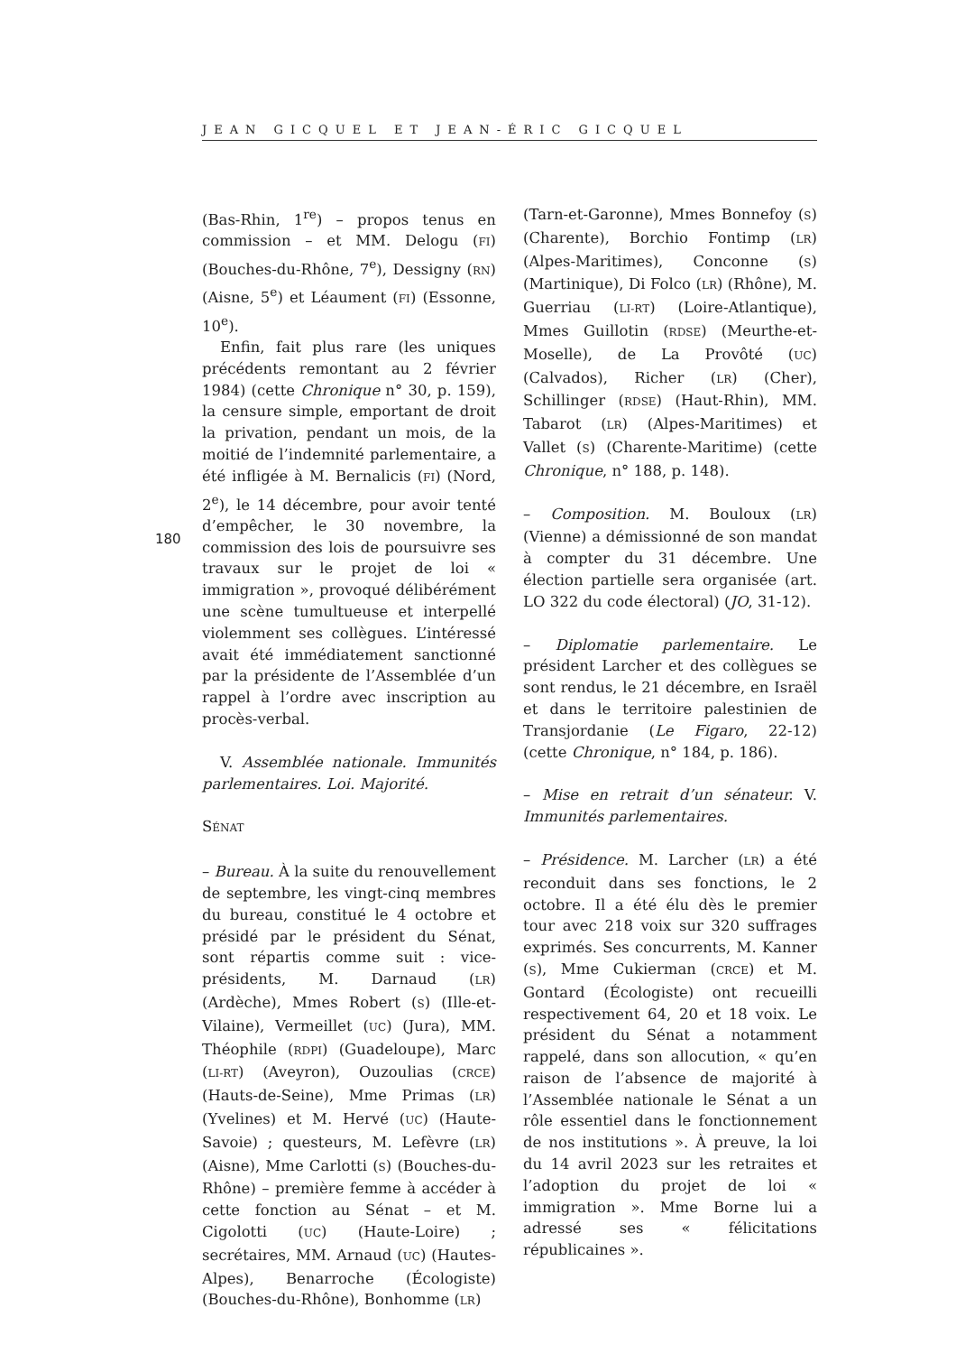JEAN GICQUEL ET JEAN-ÉRIC GICQUEL
180
(Bas-Rhin, 1<sup>re</sup>) – propos tenus en commission – et MM. Delogu (FI) (Bouches-du-Rhône, 7<sup>e</sup>), Dessigny (RN) (Aisne, 5<sup>e</sup>) et Léaument (FI) (Essonne, 10<sup>e</sup>).
Enfin, fait plus rare (les uniques précédents remontant au 2 février 1984) (cette Chronique n° 30, p. 159), la censure simple, emportant de droit la privation, pendant un mois, de la moitié de l’indemnité parlementaire, a été infligée à M. Bernalicis (FI) (Nord, 2<sup>e</sup>), le 14 décembre, pour avoir tenté d’empêcher, le 30 novembre, la commission des lois de poursuivre ses travaux sur le projet de loi « immigration », provoqué délibérément une scène tumultueuse et interpellé violemment ses collègues. L’intéressé avait été immédiatement sanctionné par la présidente de l’Assemblée d’un rappel à l’ordre avec inscription au procès-verbal.
V. Assemblée nationale. Immunités parlementaires. Loi. Majorité.
SÉNAT
– Bureau. À la suite du renouvellement de septembre, les vingt-cinq membres du bureau, constitué le 4 octobre et présidé par le président du Sénat, sont répartis comme suit : vice-présidents, M. Darnaud (LR) (Ardèche), Mmes Robert (S) (Ille-et-Vilaine), Vermeillet (UC) (Jura), MM. Théophile (RDPI) (Guadeloupe), Marc (LI-RT) (Aveyron), Ouzoulias (CRCE) (Hauts-de-Seine), Mme Primas (LR) (Yvelines) et M. Hervé (UC) (Haute-Savoie) ; questeurs, M. Lefèvre (LR) (Aisne), Mme Carlotti (S) (Bouches-du-Rhône) – première femme à accéder à cette fonction au Sénat – et M. Cigolotti (UC) (Haute-Loire) ; secrétaires, MM. Arnaud (UC) (Hautes-Alpes), Benarroche (Écologiste) (Bouches-du-Rhône), Bonhomme (LR)
(Tarn-et-Garonne), Mmes Bonnefoy (S) (Charente), Borchio Fontimp (LR) (Alpes-Maritimes), Conconne (S) (Martinique), Di Folco (LR) (Rhône), M. Guerriau (LI-RT) (Loire-Atlantique), Mmes Guillotin (RDSE) (Meurthe-et-Moselle), de La Provôté (UC) (Calvados), Richer (LR) (Cher), Schillinger (RDSE) (Haut-Rhin), MM. Tabarot (LR) (Alpes-Maritimes) et Vallet (S) (Charente-Maritime) (cette Chronique, n° 188, p. 148).
– Composition. M. Bouloux (LR) (Vienne) a démissionné de son mandat à compter du 31 décembre. Une élection partielle sera organisée (art. LO 322 du code électoral) (JO, 31-12).
– Diplomatie parlementaire. Le président Larcher et des collègues se sont rendus, le 21 décembre, en Israël et dans le territoire palestinien de Transjordanie (Le Figaro, 22-12) (cette Chronique, n° 184, p. 186).
– Mise en retrait d’un sénateur. V. Immunités parlementaires.
– Présidence. M. Larcher (LR) a été reconduit dans ses fonctions, le 2 octobre. Il a été élu dès le premier tour avec 218 voix sur 320 suffrages exprimés. Ses concurrents, M. Kanner (S), Mme Cukierman (CRCE) et M. Gontard (Écologiste) ont recueilli respectivement 64, 20 et 18 voix. Le président du Sénat a notamment rappelé, dans son allocution, « qu’en raison de l’absence de majorité à l’Assemblée nationale le Sénat a un rôle essentiel dans le fonctionnement de nos institutions ». À preuve, la loi du 14 avril 2023 sur les retraites et l’adoption du projet de loi « immigration ». Mme Borne lui a adressé ses « félicitations républicaines ».